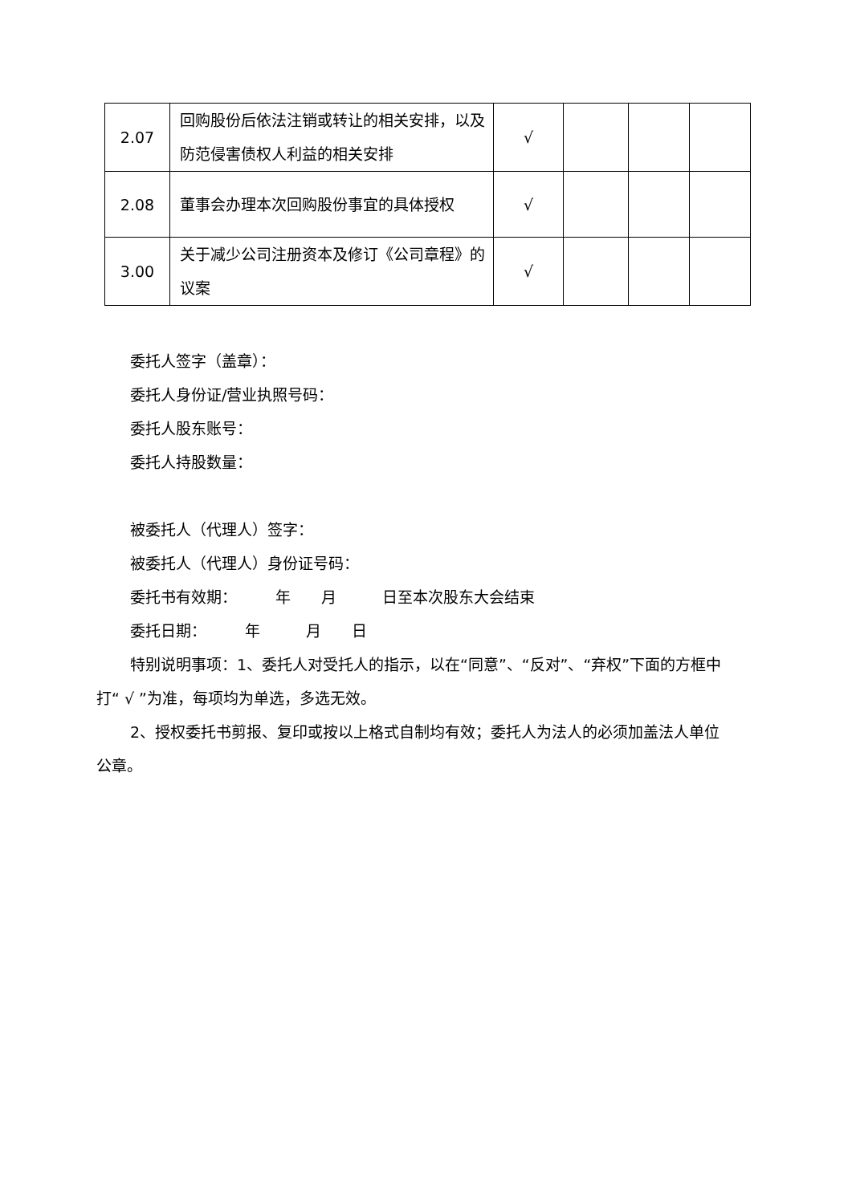| 2.07 | 回购股份后依法注销或转让的相关安排，以及防范侵害债权人利益的相关安排 | √ | | | |
| 2.08 | 董事会办理本次回购股份事宜的具体授权 | √ | | | |
| 3.00 | 关于减少公司注册资本及修订《公司章程》的议案 | √ | | | |
委托人签字（盖章）：
委托人身份证/营业执照号码：
委托人股东账号：
委托人持股数量：
被委托人（代理人）签字：
被委托人（代理人）身份证号码：
委托书有效期：　　　年　　月　　　日至本次股东大会结束
委托日期：　　　年　　　月　　日
特别说明事项：1、委托人对受托人的指示，以在“同意”、“反对”、“弃权”下面的方框中打“ √ ”为准，每项均为单选，多选无效。
2、授权委托书剪报、复印或按以上格式自制均有效；委托人为法人的必须加盖法人单位公章。